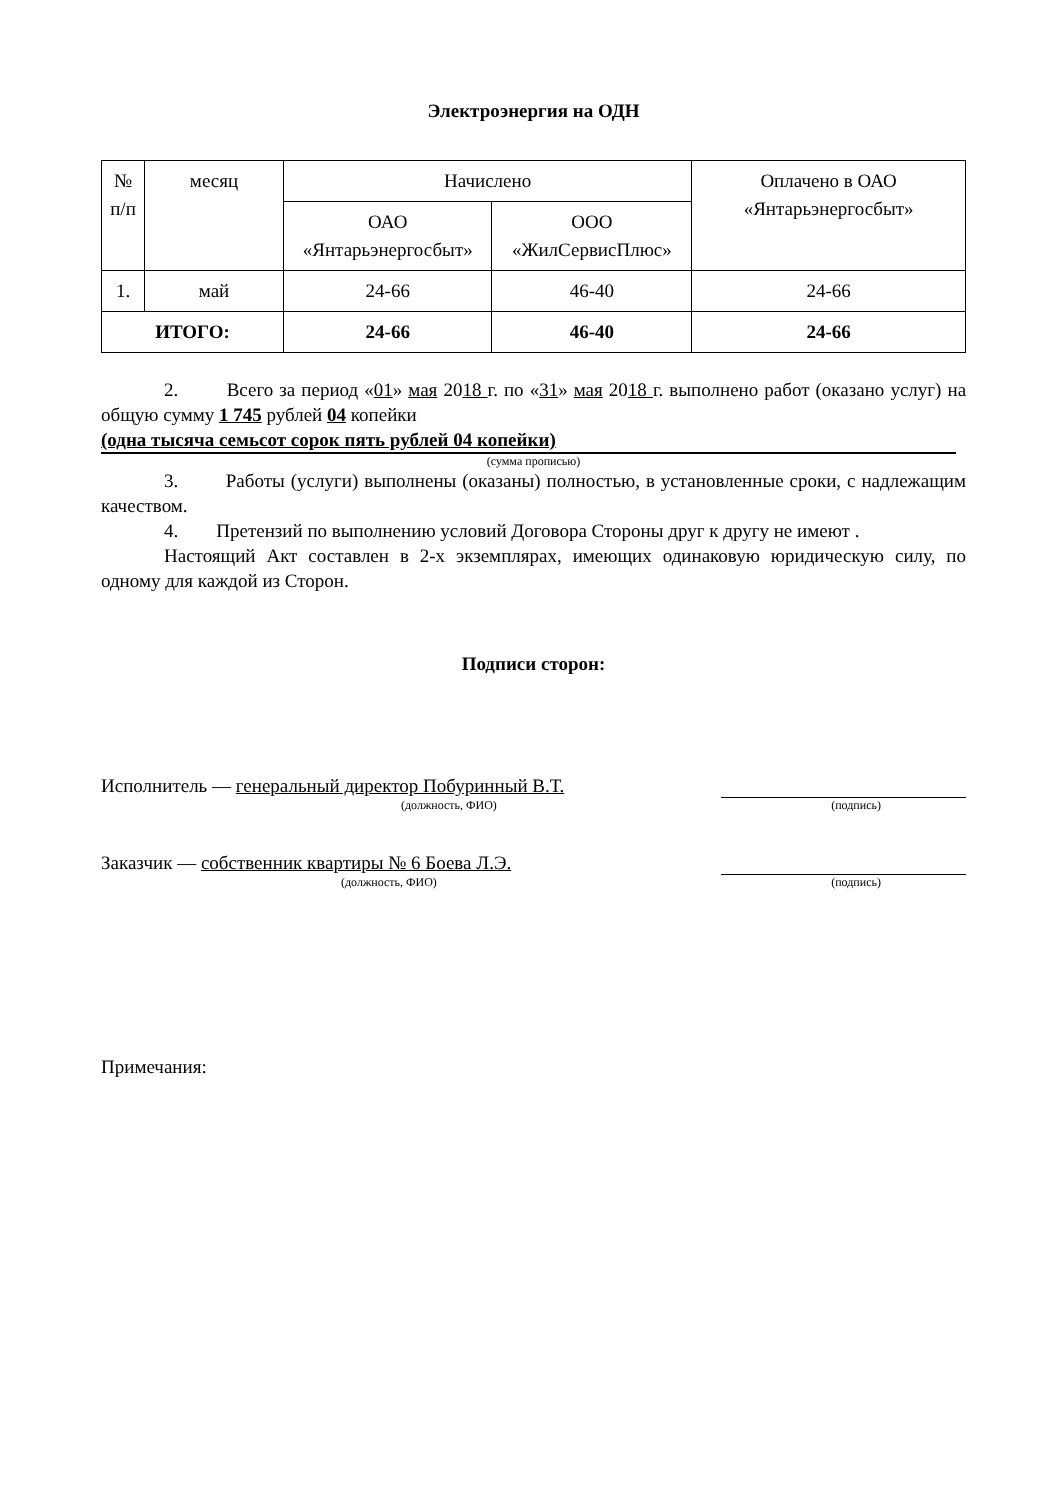Электроэнергия на ОДН
| № п/п | месяц | Начислено | | Оплачено в ОАО «Янтарьэнергосбыт» |
| --- | --- | --- | --- | --- |
| | | ОАО «Янтарьэнергосбыт» | ООО «ЖилСервисПлюс» | |
| 1. | май | 24-66 | 46-40 | 24-66 |
| ИТОГО: | | 24-66 | 46-40 | 24-66 |
2. Всего за период «01» мая 2018 г. по «31» мая 2018 г. выполнено работ (оказано услуг) на общую сумму 1 745 рублей 04 копейки
(одна тысяча семьсот сорок пять рублей 04 копейки)
(сумма прописью)
3. Работы (услуги) выполнены (оказаны) полностью, в установленные сроки, с надлежащим качеством.
4. Претензий по выполнению условий Договора Стороны друг к другу не имеют .
Настоящий Акт составлен в 2-х экземплярах, имеющих одинаковую юридическую силу, по одному для каждой из Сторон.
Подписи сторон:
Исполнитель — генеральный директор Побуринный В.Т.
(должность, ФИО) (подпись)
Заказчик — собственник квартиры № 6 Боева Л.Э.
(должность, ФИО) (подпись)
Примечания: